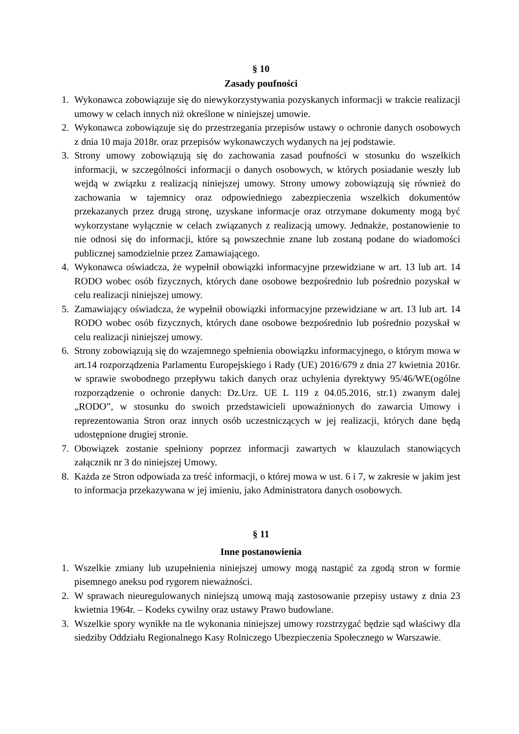§ 10
Zasady poufności
1. Wykonawca zobowiązuje się do niewykorzystywania pozyskanych informacji w trakcie realizacji umowy w celach innych niż określone w niniejszej umowie.
2. Wykonawca zobowiązuje się do przestrzegania przepisów ustawy o ochronie danych osobowych z dnia 10 maja 2018r. oraz przepisów wykonawczych wydanych na jej podstawie.
3. Strony umowy zobowiązują się do zachowania zasad poufności w stosunku do wszelkich informacji, w szczególności informacji o danych osobowych, w których posiadanie weszły lub wejdą w związku z realizacją niniejszej umowy. Strony umowy zobowiązują się również do zachowania w tajemnicy oraz odpowiedniego zabezpieczenia wszelkich dokumentów przekazanych przez drugą stronę, uzyskane informacje oraz otrzymane dokumenty mogą być wykorzystane wyłącznie w celach związanych z realizacją umowy. Jednakże, postanowienie to nie odnosi się do informacji, które są powszechnie znane lub zostaną podane do wiadomości publicznej samodzielnie przez Zamawiającego.
4. Wykonawca oświadcza, że wypełnił obowiązki informacyjne przewidziane w art. 13 lub art. 14 RODO wobec osób fizycznych, których dane osobowe bezpośrednio lub pośrednio pozyskał w celu realizacji niniejszej umowy.
5. Zamawiający oświadcza, że wypełnił obowiązki informacyjne przewidziane w art. 13 lub art. 14 RODO wobec osób fizycznych, których dane osobowe bezpośrednio lub pośrednio pozyskał w celu realizacji niniejszej umowy.
6. Strony zobowiązują się do wzajemnego spełnienia obowiązku informacyjnego, o którym mowa w art.14 rozporządzenia Parlamentu Europejskiego i Rady (UE) 2016/679 z dnia 27 kwietnia 2016r. w sprawie swobodnego przepływu takich danych oraz uchylenia dyrektywy 95/46/WE(ogólne rozporządzenie o ochronie danych: Dz.Urz. UE L 119 z 04.05.2016, str.1) zwanym dalej „RODO”, w stosunku do swoich przedstawicieli upoważnionych do zawarcia Umowy i reprezentowania Stron oraz innych osób uczestniczących w jej realizacji, których dane będą udostępnione drugiej stronie.
7. Obowiązek zostanie spełniony poprzez informacji zawartych w klauzulach stanowiących załącznik nr 3 do niniejszej Umowy.
8. Każda ze Stron odpowiada za treść informacji, o której mowa w ust. 6 i 7, w zakresie w jakim jest to informacja przekazywana w jej imieniu, jako Administratora danych osobowych.
§ 11
Inne postanowienia
1. Wszelkie zmiany lub uzupełnienia niniejszej umowy mogą nastąpić za zgodą stron w formie pisemnego aneksu pod rygorem nieważności.
2. W sprawach nieuregulowanych niniejszą umową mają zastosowanie przepisy ustawy z dnia 23 kwietnia 1964r. – Kodeks cywilny oraz ustawy Prawo budowlane.
3. Wszelkie spory wynikłe na tle wykonania niniejszej umowy rozstrzygać będzie sąd właściwy dla siedziby Oddziału Regionalnego Kasy Rolniczego Ubezpieczenia Społecznego w Warszawie.